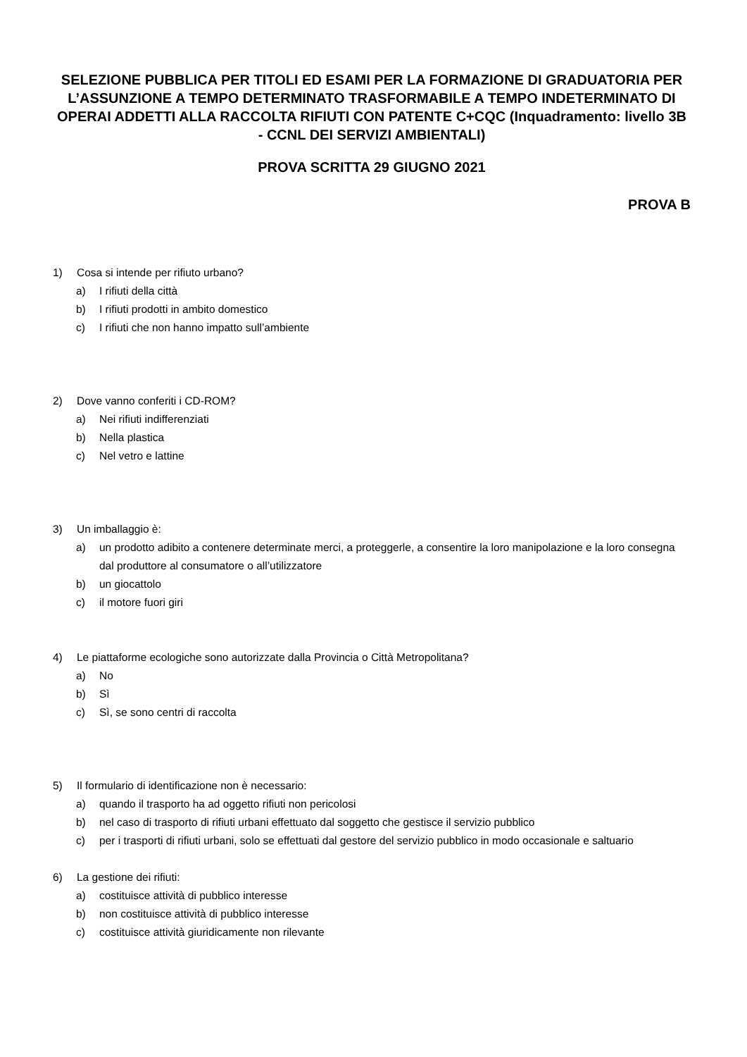SELEZIONE PUBBLICA PER TITOLI ED ESAMI PER LA FORMAZIONE DI GRADUATORIA PER L’ASSUNZIONE A TEMPO DETERMINATO TRASFORMABILE A TEMPO INDETERMINATO DI OPERAI ADDETTI ALLA RACCOLTA RIFIUTI CON PATENTE C+CQC (Inquadramento: livello 3B - CCNL DEI SERVIZI AMBIENTALI)
PROVA SCRITTA 29 GIUGNO 2021
PROVA B
1) Cosa si intende per rifiuto urbano?
a) I rifiuti della città
b) I rifiuti prodotti in ambito domestico
c) I rifiuti che non hanno impatto sull’ambiente
2) Dove vanno conferiti i CD-ROM?
a) Nei rifiuti indifferenziati
b) Nella plastica
c) Nel vetro e lattine
3) Un imballaggio è:
a) un prodotto adibito a contenere determinate merci, a proteggerle, a consentire la loro manipolazione e la loro consegna dal produttore al consumatore o all’utilizzatore
b) un giocattolo
c) il motore fuori giri
4) Le piattaforme ecologiche sono autorizzate dalla Provincia o Città Metropolitana?
a) No
b) Sì
c) Sì, se sono centri di raccolta
5) Il formulario di identificazione non è necessario:
a) quando il trasporto ha ad oggetto rifiuti non pericolosi
b) nel caso di trasporto di rifiuti urbani effettuato dal soggetto che gestisce il servizio pubblico
c) per i trasporti di rifiuti urbani, solo se effettuati dal gestore del servizio pubblico in modo occasionale e saltuario
6) La gestione dei rifiuti:
a) costituisce attività di pubblico interesse
b) non costituisce attività di pubblico interesse
c) costituisce attività giuridicamente non rilevante